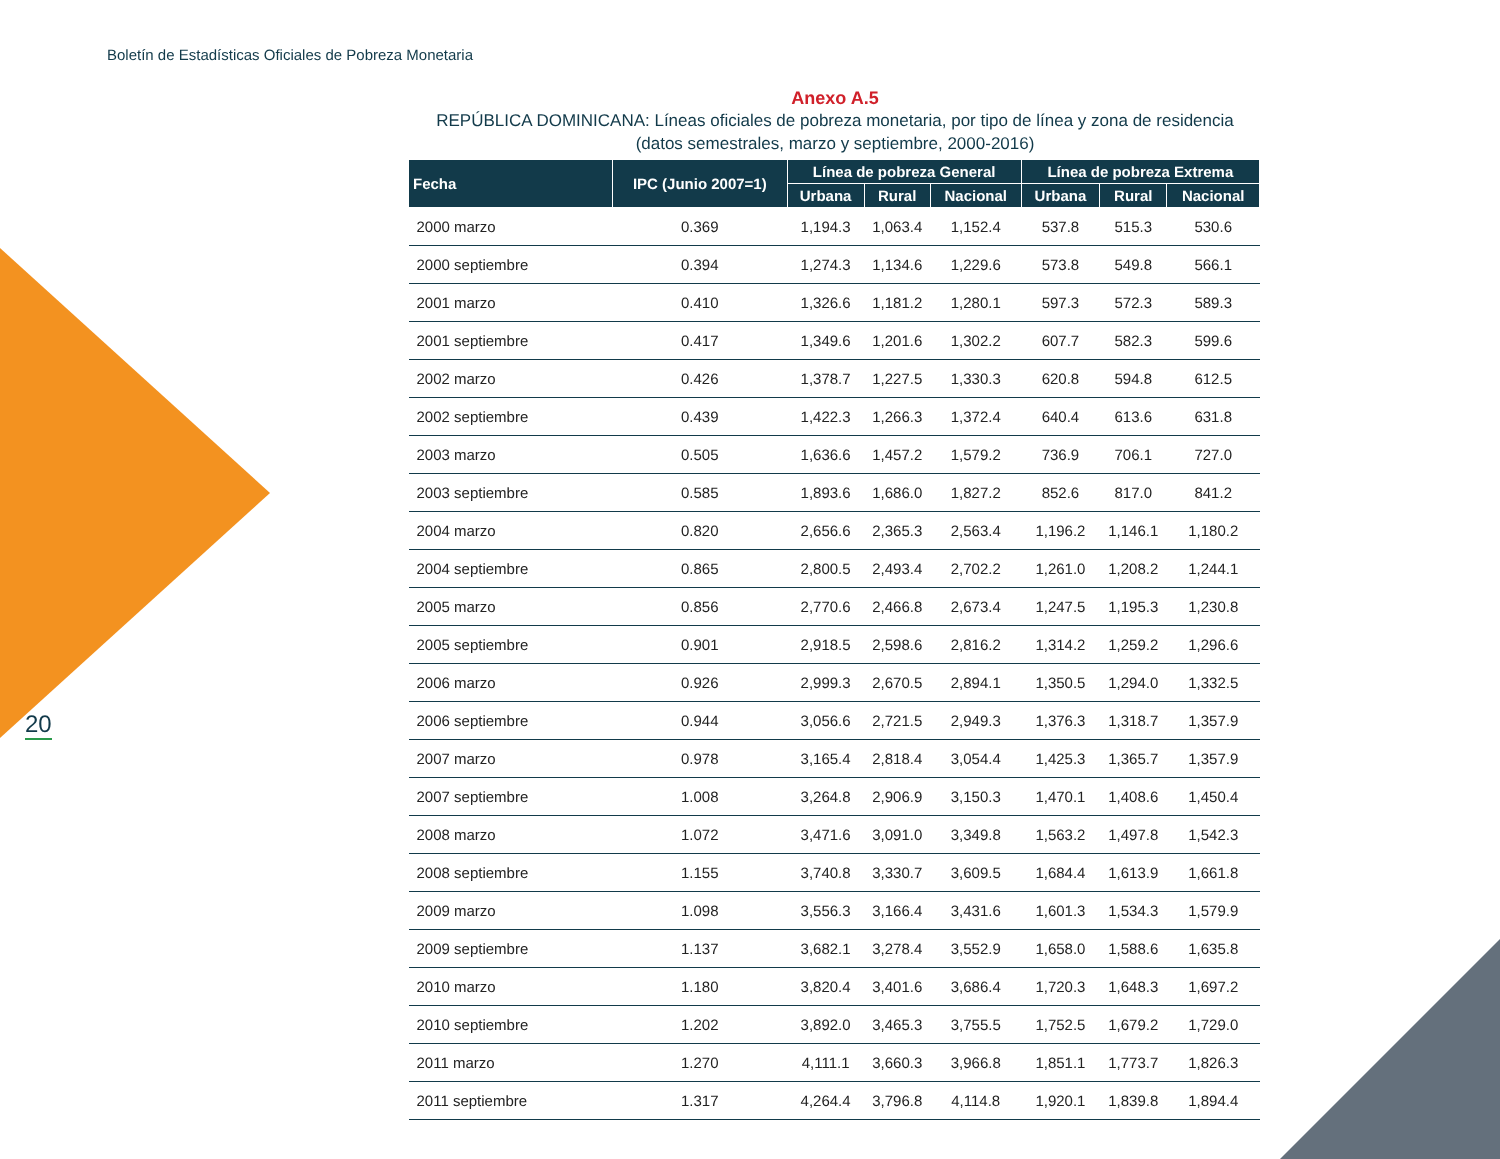Boletín de Estadísticas Oficiales de Pobreza Monetaria
20
Anexo A.5
REPÚBLICA DOMINICANA: Líneas oficiales de pobreza monetaria, por tipo de línea y zona de residencia
(datos semestrales, marzo y septiembre, 2000-2016)
| Fecha | IPC (Junio 2007=1) | Línea de pobreza General | | | Línea de pobreza Extrema | | |
| --- | --- | --- | --- | --- | --- | --- | --- |
| | | Urbana | Rural | Nacional | Urbana | Rural | Nacional |
| 2000 marzo | 0.369 | 1,194.3 | 1,063.4 | 1,152.4 | 537.8 | 515.3 | 530.6 |
| 2000 septiembre | 0.394 | 1,274.3 | 1,134.6 | 1,229.6 | 573.8 | 549.8 | 566.1 |
| 2001 marzo | 0.410 | 1,326.6 | 1,181.2 | 1,280.1 | 597.3 | 572.3 | 589.3 |
| 2001 septiembre | 0.417 | 1,349.6 | 1,201.6 | 1,302.2 | 607.7 | 582.3 | 599.6 |
| 2002 marzo | 0.426 | 1,378.7 | 1,227.5 | 1,330.3 | 620.8 | 594.8 | 612.5 |
| 2002 septiembre | 0.439 | 1,422.3 | 1,266.3 | 1,372.4 | 640.4 | 613.6 | 631.8 |
| 2003 marzo | 0.505 | 1,636.6 | 1,457.2 | 1,579.2 | 736.9 | 706.1 | 727.0 |
| 2003 septiembre | 0.585 | 1,893.6 | 1,686.0 | 1,827.2 | 852.6 | 817.0 | 841.2 |
| 2004 marzo | 0.820 | 2,656.6 | 2,365.3 | 2,563.4 | 1,196.2 | 1,146.1 | 1,180.2 |
| 2004 septiembre | 0.865 | 2,800.5 | 2,493.4 | 2,702.2 | 1,261.0 | 1,208.2 | 1,244.1 |
| 2005 marzo | 0.856 | 2,770.6 | 2,466.8 | 2,673.4 | 1,247.5 | 1,195.3 | 1,230.8 |
| 2005 septiembre | 0.901 | 2,918.5 | 2,598.6 | 2,816.2 | 1,314.2 | 1,259.2 | 1,296.6 |
| 2006 marzo | 0.926 | 2,999.3 | 2,670.5 | 2,894.1 | 1,350.5 | 1,294.0 | 1,332.5 |
| 2006 septiembre | 0.944 | 3,056.6 | 2,721.5 | 2,949.3 | 1,376.3 | 1,318.7 | 1,357.9 |
| 2007 marzo | 0.978 | 3,165.4 | 2,818.4 | 3,054.4 | 1,425.3 | 1,365.7 | 1,357.9 |
| 2007 septiembre | 1.008 | 3,264.8 | 2,906.9 | 3,150.3 | 1,470.1 | 1,408.6 | 1,450.4 |
| 2008 marzo | 1.072 | 3,471.6 | 3,091.0 | 3,349.8 | 1,563.2 | 1,497.8 | 1,542.3 |
| 2008 septiembre | 1.155 | 3,740.8 | 3,330.7 | 3,609.5 | 1,684.4 | 1,613.9 | 1,661.8 |
| 2009 marzo | 1.098 | 3,556.3 | 3,166.4 | 3,431.6 | 1,601.3 | 1,534.3 | 1,579.9 |
| 2009 septiembre | 1.137 | 3,682.1 | 3,278.4 | 3,552.9 | 1,658.0 | 1,588.6 | 1,635.8 |
| 2010 marzo | 1.180 | 3,820.4 | 3,401.6 | 3,686.4 | 1,720.3 | 1,648.3 | 1,697.2 |
| 2010 septiembre | 1.202 | 3,892.0 | 3,465.3 | 3,755.5 | 1,752.5 | 1,679.2 | 1,729.0 |
| 2011 marzo | 1.270 | 4,111.1 | 3,660.3 | 3,966.8 | 1,851.1 | 1,773.7 | 1,826.3 |
| 2011 septiembre | 1.317 | 4,264.4 | 3,796.8 | 4,114.8 | 1,920.1 | 1,839.8 | 1,894.4 |